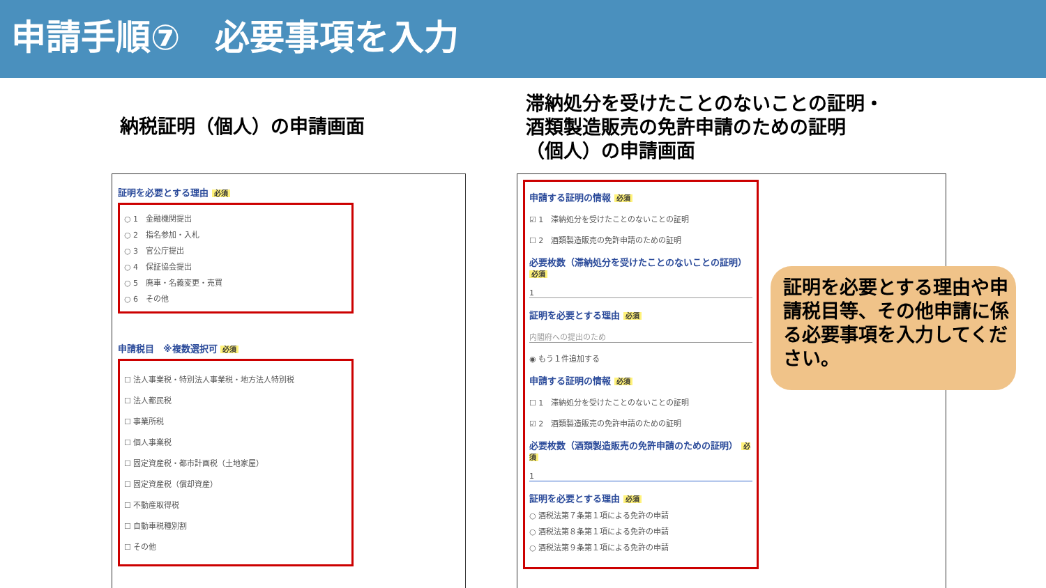申請手順⑦　必要事項を入力
納税証明（個人）の申請画面
滞納処分を受けたことのないことの証明・
酒類製造販売の免許申請のための証明
（個人）の申請画面
証明を必要とする理由 必須
○ 1　金融機関提出
○ 2　指名参加・入札
○ 3　官公庁提出
○ 4　保証協会提出
○ 5　廃車・名義変更・売買
○ 6　その他
申請税目　※複数選択可 必須
☐ 法人事業税・特別法人事業税・地方法人特別税
☐ 法人都民税
☐ 事業所税
☐ 個人事業税
☐ 固定資産税・都市計画税（土地家屋）
☐ 固定資産税（償却資産）
☐ 不動産取得税
☐ 自動車税種別割
☐ その他
申請する証明の情報 必須
☑ 1　滞納処分を受けたことのないことの証明
☐ 2　酒類製造販売の免許申請のための証明
必要枚数（滞納処分を受けたことのないことの証明） 必須
1
証明を必要とする理由 必須
内閣府への提出のため
◉ もう１件追加する
申請する証明の情報 必須
☐ 1　滞納処分を受けたことのないことの証明
☑ 2　酒類製造販売の免許申請のための証明
必要枚数（酒類製造販売の免許申請のための証明） 必須
1
証明を必要とする理由 必須
○ 酒税法第７条第１項による免許の申請
○ 酒税法第８条第１項による免許の申請
○ 酒税法第９条第１項による免許の申請
証明を必要とする理由や申請税目等、その他申請に係る必要事項を入力してください。